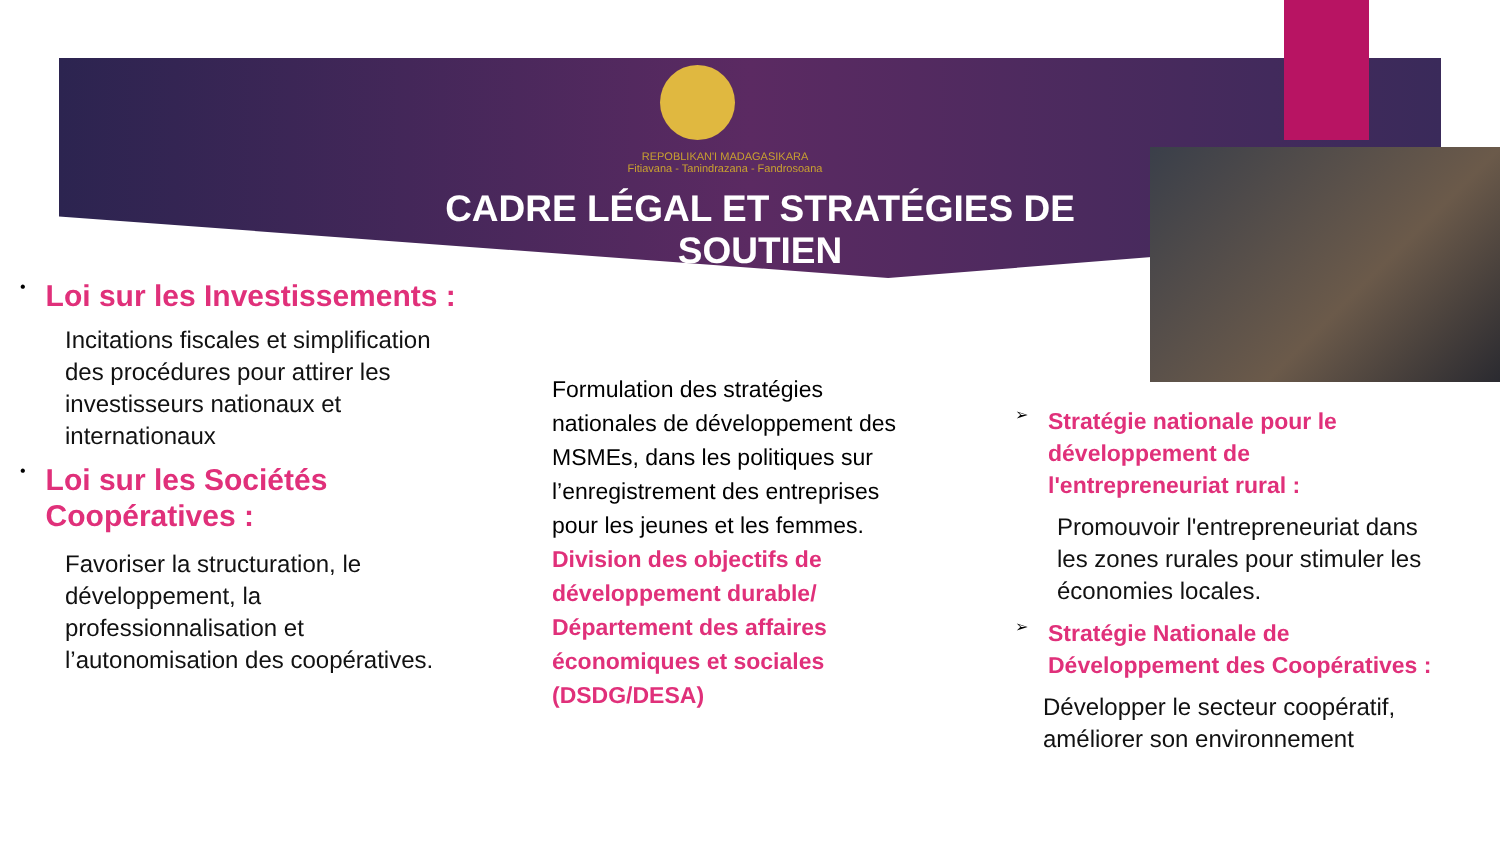REPOBLIKAN'I MADAGASIKARA
Fitiavana - Tanindrazana - Fandrosoana
CADRE LÉGAL ET STRATÉGIES DE SOUTIEN
•
Loi sur les Investissements :
Incitations fiscales et simplification des procédures pour attirer les investisseurs nationaux et internationaux
•
Loi sur les Sociétés Coopératives :
Favoriser la structuration, le développement, la professionnalisation et l’autonomisation des coopératives.
Formulation des stratégies nationales de développement des MSMEs, dans les politiques sur l’enregistrement des entreprises pour les jeunes et les femmes.
Division des objectifs de développement durable/ Département des affaires économiques et sociales (DSDG/DESA)
➢
Stratégie nationale pour le développement de l'entrepreneuriat rural :
Promouvoir l'entrepreneuriat dans les zones rurales pour stimuler les économies locales.
➢
Stratégie Nationale de Développement des Coopératives :
Développer le secteur coopératif, améliorer son environnement